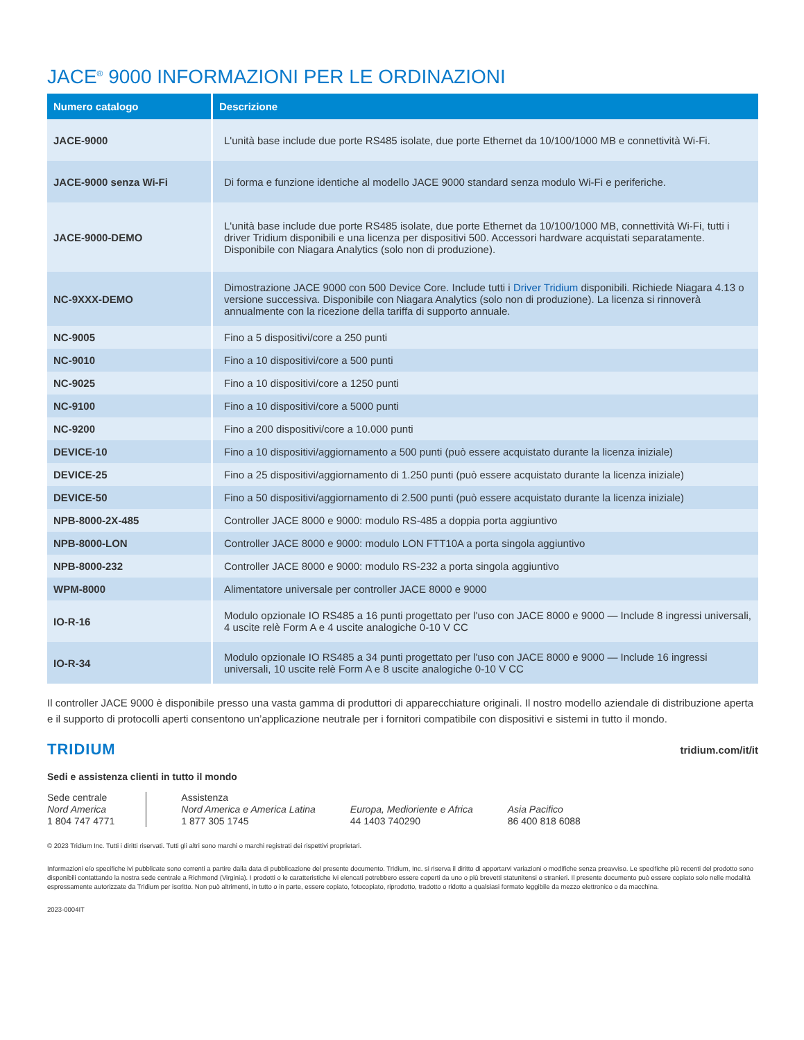JACE<sup>®</sup> 9000 INFORMAZIONI PER LE ORDINAZIONI
| Numero catalogo | Descrizione |
| --- | --- |
| JACE-9000 | L'unità base include due porte RS485 isolate, due porte Ethernet da 10/100/1000 MB e connettività Wi-Fi. |
| JACE-9000 senza Wi-Fi | Di forma e funzione identiche al modello JACE 9000 standard senza modulo Wi-Fi e periferiche. |
| JACE-9000-DEMO | L'unità base include due porte RS485 isolate, due porte Ethernet da 10/100/1000 MB, connettività Wi-Fi, tutti i driver Tridium disponibili e una licenza per dispositivi 500. Accessori hardware acquistati separatamente. Disponibile con Niagara Analytics (solo non di produzione). |
| NC-9XXX-DEMO | Dimostrazione JACE 9000 con 500 Device Core. Include tutti i Driver Tridium disponibili. Richiede Niagara 4.13 o versione successiva. Disponibile con Niagara Analytics (solo non di produzione). La licenza si rinnoverà annualmente con la ricezione della tariffa di supporto annuale. |
| NC-9005 | Fino a 5 dispositivi/core a 250 punti |
| NC-9010 | Fino a 10 dispositivi/core a 500 punti |
| NC-9025 | Fino a 10 dispositivi/core a 1250 punti |
| NC-9100 | Fino a 10 dispositivi/core a 5000 punti |
| NC-9200 | Fino a 200 dispositivi/core a 10.000 punti |
| DEVICE-10 | Fino a 10 dispositivi/aggiornamento a 500 punti (può essere acquistato durante la licenza iniziale) |
| DEVICE-25 | Fino a 25 dispositivi/aggiornamento di 1.250 punti (può essere acquistato durante la licenza iniziale) |
| DEVICE-50 | Fino a 50 dispositivi/aggiornamento di 2.500 punti (può essere acquistato durante la licenza iniziale) |
| NPB-8000-2X-485 | Controller JACE 8000 e 9000: modulo RS-485 a doppia porta aggiuntivo |
| NPB-8000-LON | Controller JACE 8000 e 9000: modulo LON FTT10A a porta singola aggiuntivo |
| NPB-8000-232 | Controller JACE 8000 e 9000: modulo RS-232 a porta singola aggiuntivo |
| WPM-8000 | Alimentatore universale per controller JACE 8000 e 9000 |
| IO-R-16 | Modulo opzionale IO RS485 a 16 punti progettato per l'uso con JACE 8000 e 9000 — Include 8 ingressi universali, 4 uscite relè Form A e 4 uscite analogiche 0-10 V CC |
| IO-R-34 | Modulo opzionale IO RS485 a 34 punti progettato per l'uso con JACE 8000 e 9000 — Include 16 ingressi universali, 10 uscite relè Form A e 8 uscite analogiche 0-10 V CC |
Il controller JACE 9000 è disponibile presso una vasta gamma di produttori di apparecchiature originali. Il nostro modello aziendale di distribuzione aperta e il supporto di protocolli aperti consentono un’applicazione neutrale per i fornitori compatibile con dispositivi e sistemi in tutto il mondo.
TRIDIUM tridium.com/it/it
Sedi e assistenza clienti in tutto il mondo
Sede centrale
Nord America
1 804 747 4771
Assistenza
Nord America e America Latina
1 877 305 1745
Europa, Medioriente e Africa
44 1403 740290
Asia Pacifico
86 400 818 6088
© 2023 Tridium Inc. Tutti i diritti riservati. Tutti gli altri sono marchi o marchi registrati dei rispettivi proprietari.
Informazioni e/o specifiche ivi pubblicate sono correnti a partire dalla data di pubblicazione del presente documento. Tridium, Inc. si riserva il diritto di apportarvi variazioni o modifiche senza preavviso. Le specifiche più recenti del prodotto sono disponibili contattando la nostra sede centrale a Richmond (Virginia). I prodotti o le caratteristiche ivi elencati potrebbero essere coperti da uno o più brevetti statunitensi o stranieri. Il presente documento può essere copiato solo nelle modalità espressamente autorizzate da Tridium per iscritto. Non può altrimenti, in tutto o in parte, essere copiato, fotocopiato, riprodotto, tradotto o ridotto a qualsiasi formato leggibile da mezzo elettronico o da macchina.
2023-0004IT